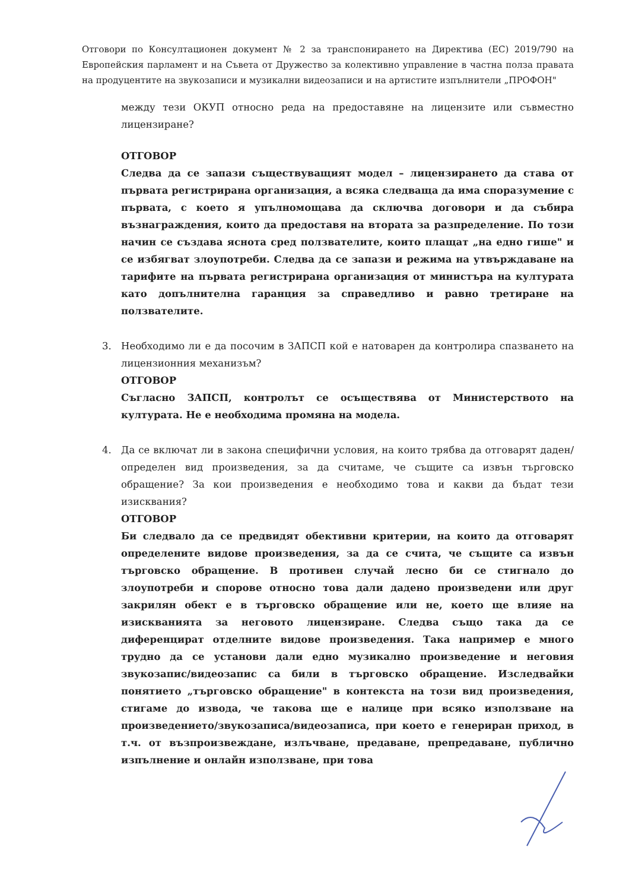Отговори по Консултационен документ № 2 за транспонирането на Директива (ЕС) 2019/790 на Европейския парламент и на Съвета от Дружество за колективно управление в частна полза правата на продуцентите на звукозаписи и музикални видеозаписи и на артистите изпълнители „ПРОФОН"
между тези ОКУП относно реда на предоставяне на лицензите или съвместно лицензиране?
ОТГОВОР
Следва да се запази съществуващият модел – лицензирането да става от първата регистрирана организация, а всяка следваща да има споразумение с първата, с което я упълномощава да сключва договори и да събира възнаграждения, които да предоставя на втората за разпределение. По този начин се създава яснота сред ползвателите, които плащат „на едно гише" и се избягват злоупотреби. Следва да се запази и режима на утвърждаване на тарифите на първата регистрирана организация от министъра на културата като допълнителна гаранция за справедливо и равно третиране на ползвателите.
3. Необходимо ли е да посочим в ЗАПСП кой е натоварен да контролира спазването на лицензионния механизъм?
ОТГОВОР
Съгласно ЗАПСП, контролът се осъществява от Министерството на културата. Не е необходима промяна на модела.
4. Да се включат ли в закона специфични условия, на които трябва да отговарят даден/определен вид произведения, за да считаме, че същите са извън търговско обращение? За кои произведения е необходимо това и какви да бъдат тези изисквания?
ОТГОВОР
Би следвало да се предвидят обективни критерии, на които да отговарят определените видове произведения, за да се счита, че същите са извън търговско обращение. В противен случай лесно би се стигнало до злоупотреби и спорове относно това дали дадено произведени или друг закрилян обект е в търговско обращение или не, което ще влияе на изискванията за неговото лицензиране. Следва също така да се диференцират отделните видове произведения. Така например е много трудно да се установи дали едно музикално произведение и неговия звукозапис/видеозапис са били в търговско обращение. Изследвайки понятието „търговско обращение" в контекста на този вид произведения, стигаме до извода, че такова ще е налице при всяко използване на произведението/звукозаписа/видеозаписа, при което е генериран приход, в т.ч. от възпроизвеждане, излъчване, предаване, препредаване, публично изпълнение и онлайн използване, при това